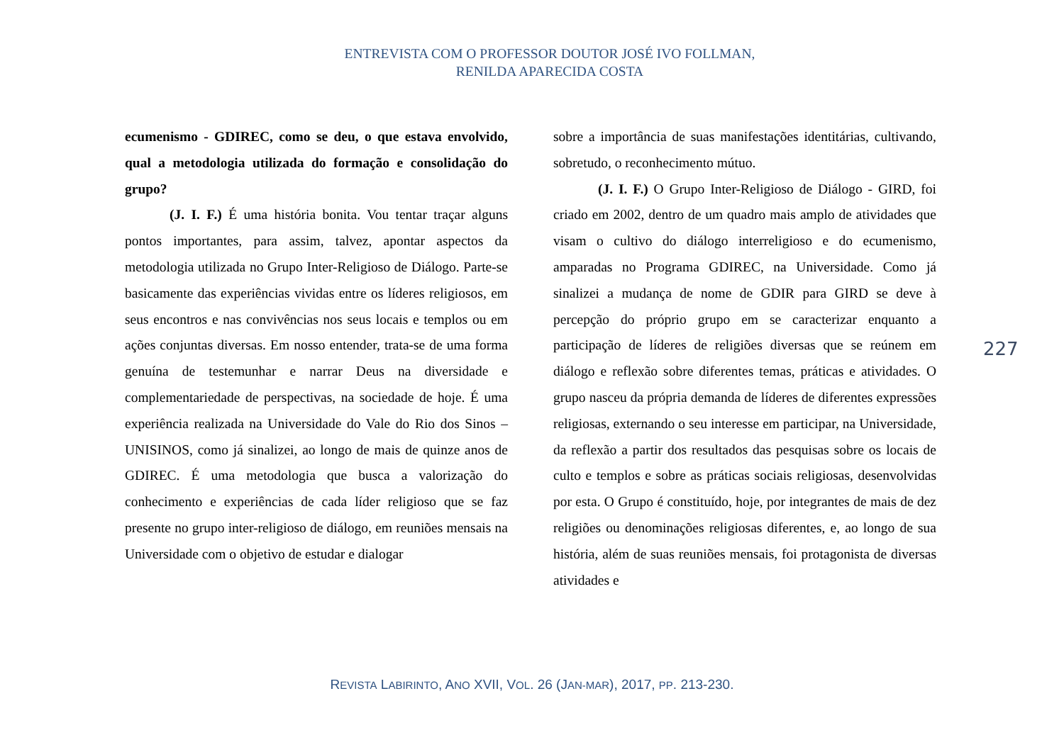ENTREVISTA COM O PROFESSOR DOUTOR JOSÉ IVO FOLLMAN,
RENILDA APARECIDA COSTA
ecumenismo - GDIREC, como se deu, o que estava envolvido, qual a metodologia utilizada do formação e consolidação do grupo?
(J. I. F.) É uma história bonita. Vou tentar traçar alguns pontos importantes, para assim, talvez, apontar aspectos da metodologia utilizada no Grupo Inter-Religioso de Diálogo. Parte-se basicamente das experiências vividas entre os líderes religiosos, em seus encontros e nas convivências nos seus locais e templos ou em ações conjuntas diversas. Em nosso entender, trata-se de uma forma genuína de testemunhar e narrar Deus na diversidade e complementariedade de perspectivas, na sociedade de hoje. É uma experiência realizada na Universidade do Vale do Rio dos Sinos – UNISINOS, como já sinalizei, ao longo de mais de quinze anos de GDIREC. É uma metodologia que busca a valorização do conhecimento e experiências de cada líder religioso que se faz presente no grupo inter-religioso de diálogo, em reuniões mensais na Universidade com o objetivo de estudar e dialogar
sobre a importância de suas manifestações identitárias, cultivando, sobretudo, o reconhecimento mútuo.
(J. I. F.) O Grupo Inter-Religioso de Diálogo - GIRD, foi criado em 2002, dentro de um quadro mais amplo de atividades que visam o cultivo do diálogo interreligioso e do ecumenismo, amparadas no Programa GDIREC, na Universidade. Como já sinalizei a mudança de nome de GDIR para GIRD se deve à percepção do próprio grupo em se caracterizar enquanto a participação de líderes de religiões diversas que se reúnem em diálogo e reflexão sobre diferentes temas, práticas e atividades. O grupo nasceu da própria demanda de líderes de diferentes expressões religiosas, externando o seu interesse em participar, na Universidade, da reflexão a partir dos resultados das pesquisas sobre os locais de culto e templos e sobre as práticas sociais religiosas, desenvolvidas por esta. O Grupo é constituído, hoje, por integrantes de mais de dez religiões ou denominações religiosas diferentes, e, ao longo de sua história, além de suas reuniões mensais, foi protagonista de diversas atividades e
227
REVISTA LABIRINTO, ANO XVII, VOL. 26 (JAN-MAR), 2017, PP. 213-230.